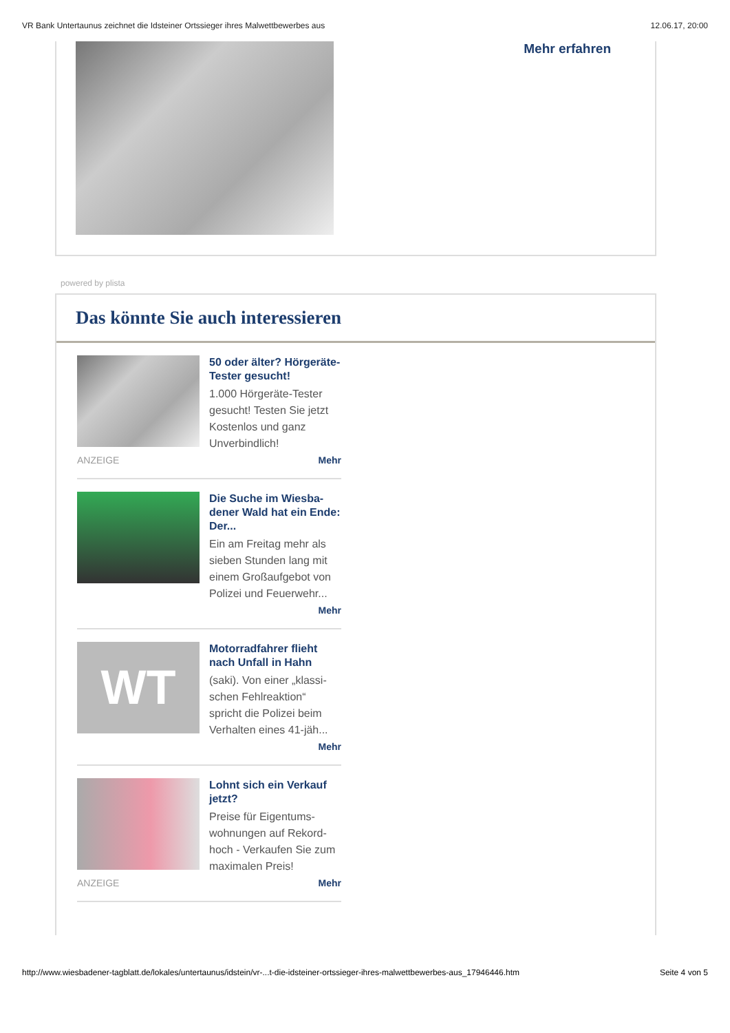VR Bank Untertaunus zeichnet die Idsteiner Ortssieger ihres Malwettbewerbes aus 12.06.17, 20:00
Mehr erfahren
powered by plista
Das könnte Sie auch interessieren
50 oder älter? Hörgeräte-Tester gesucht!
1.000 Hörgeräte-Tester gesucht! Testen Sie jetzt Kostenlos und ganz Unverbindlich!
ANZEIGE Mehr
Die Suche im Wiesba-dener Wald hat ein Ende: Der...
Ein am Freitag mehr als sieben Stunden lang mit einem Großaufgebot von Polizei und Feuerwehr...
Mehr
WT
Motorradfahrer flieht nach Unfall in Hahn
(saki). Von einer „klassi-schen Fehlreaktion“ spricht die Polizei beim Verhalten eines 41-jäh...
Mehr
Lohnt sich ein Verkauf jetzt?
Preise für Eigentums-wohnungen auf Rekord-hoch - Verkaufen Sie zum maximalen Preis!
ANZEIGE Mehr
http://www.wiesbadener-tagblatt.de/lokales/untertaunus/idstein/vr-...t-die-idsteiner-ortssieger-ihres-malwettbewerbes-aus_17946446.htm Seite 4 von 5